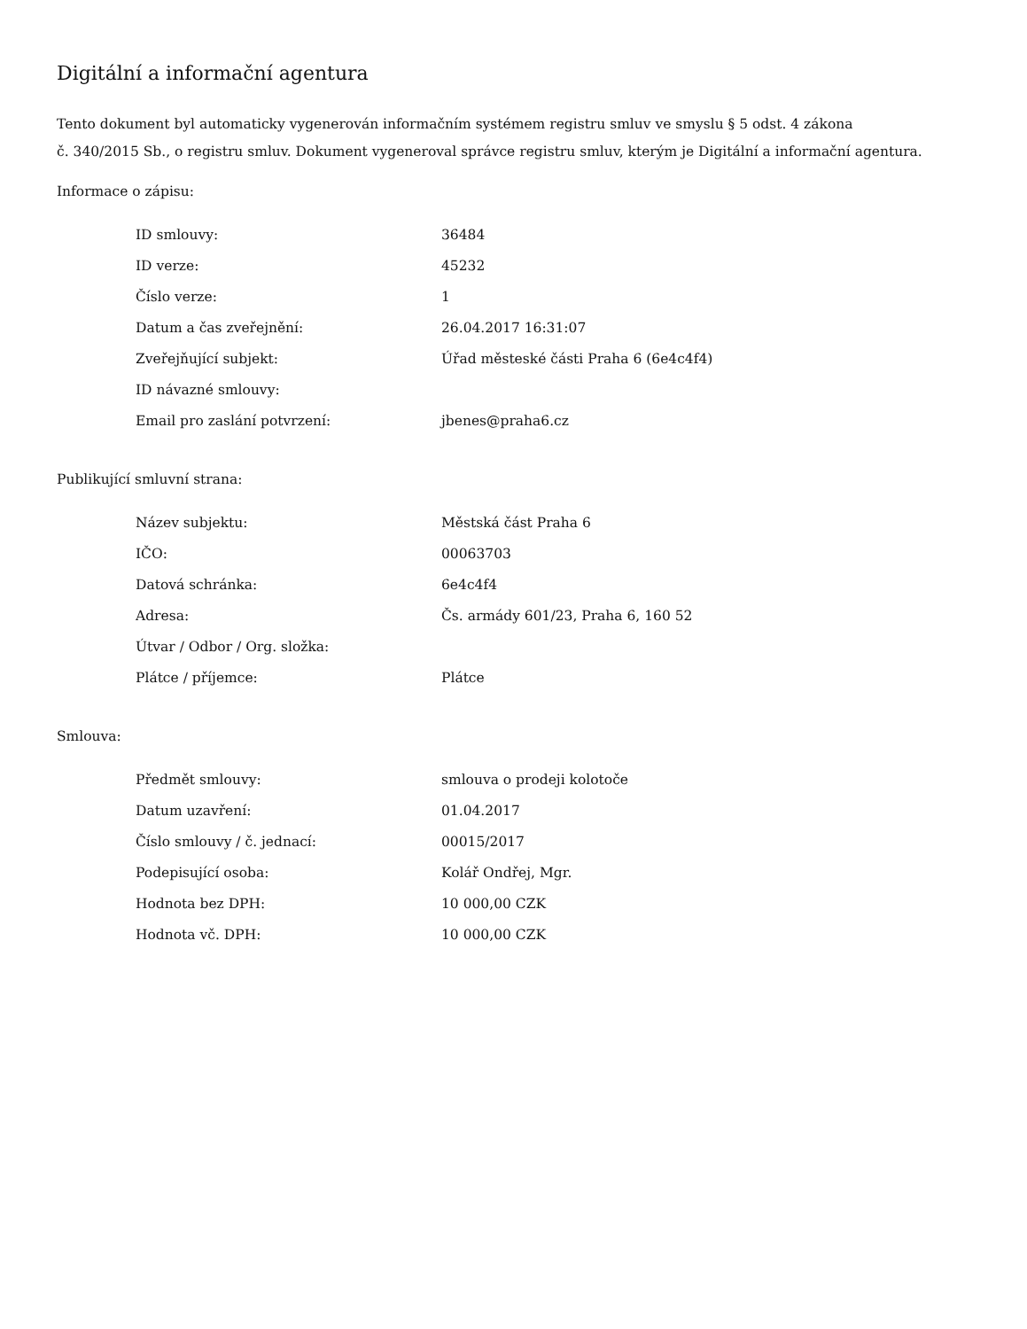Digitální a informační agentura
Tento dokument byl automaticky vygenerován informačním systémem registru smluv ve smyslu § 5 odst. 4 zákona
č. 340/2015 Sb., o registru smluv. Dokument vygeneroval správce registru smluv, kterým je Digitální a informační agentura.
Informace o zápisu:
| ID smlouvy: | 36484 |
| ID verze: | 45232 |
| Číslo verze: | 1 |
| Datum a čas zveřejnění: | 26.04.2017 16:31:07 |
| Zveřejňující subjekt: | Úřad městeské části Praha 6 (6e4c4f4) |
| ID návazné smlouvy: | |
| Email pro zaslání potvrzení: | jbenes@praha6.cz |
Publikující smluvní strana:
| Název subjektu: | Městská část Praha 6 |
| IČO: | 00063703 |
| Datová schránka: | 6e4c4f4 |
| Adresa: | Čs. armády 601/23, Praha 6, 160 52 |
| Útvar / Odbor / Org. složka: | |
| Plátce / příjemce: | Plátce |
Smlouva:
| Předmět smlouvy: | smlouva o prodeji kolotoče |
| Datum uzavření: | 01.04.2017 |
| Číslo smlouvy / č. jednací: | 00015/2017 |
| Podepisující osoba: | Kolář Ondřej, Mgr. |
| Hodnota bez DPH: | 10 000,00 CZK |
| Hodnota vč. DPH: | 10 000,00 CZK |